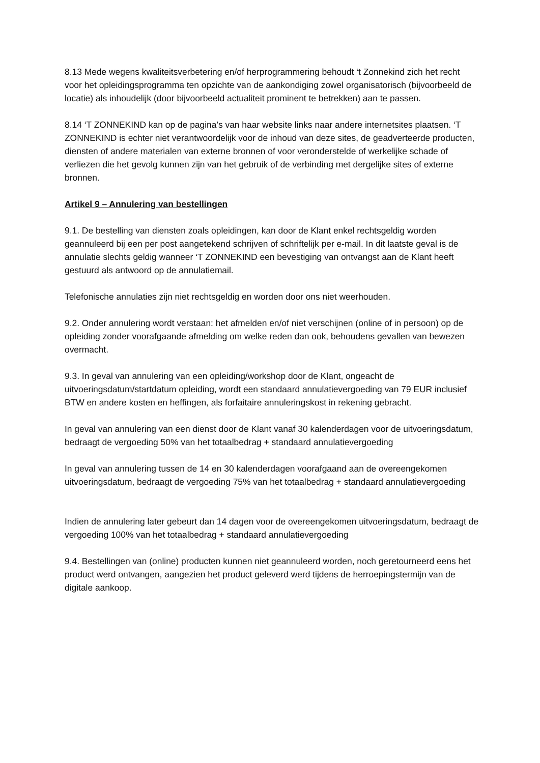8.13 Mede wegens kwaliteitsverbetering en/of herprogrammering behoudt ‘t Zonnekind zich het recht voor het opleidingsprogramma ten opzichte van de aankondiging zowel organisatorisch (bijvoorbeeld de locatie) als inhoudelijk (door bijvoorbeeld actualiteit prominent te betrekken) aan te passen.
8.14 ‘T ZONNEKIND kan op de pagina’s van haar website links naar andere internetsites plaatsen. ‘T ZONNEKIND is echter niet verantwoordelijk voor de inhoud van deze sites, de geadverteerde producten, diensten of andere materialen van externe bronnen of voor veronderstelde of werkelijke schade of verliezen die het gevolg kunnen zijn van het gebruik of de verbinding met dergelijke sites of externe bronnen.
Artikel 9 – Annulering van bestellingen
9.1. De bestelling van diensten zoals opleidingen, kan door de Klant enkel rechtsgeldig worden geannuleerd bij een per post aangetekend schrijven of schriftelijk per e-mail. In dit laatste geval is de annulatie slechts geldig wanneer ‘T ZONNEKIND een bevestiging van ontvangst aan de Klant heeft gestuurd als antwoord op de annulatiemail.
Telefonische annulaties zijn niet rechtsgeldig en worden door ons niet weerhouden.
9.2. Onder annulering wordt verstaan: het afmelden en/of niet verschijnen (online of in persoon) op de opleiding zonder voorafgaande afmelding om welke reden dan ook, behoudens gevallen van bewezen overmacht.
9.3. In geval van annulering van een opleiding/workshop door de Klant, ongeacht de uitvoeringsdatum/startdatum opleiding, wordt een standaard annulatievergoeding van 79 EUR inclusief BTW en andere kosten en heffingen, als forfaitaire annuleringskost in rekening gebracht.
In geval van annulering van een dienst door de Klant vanaf 30 kalenderdagen voor de uitvoeringsdatum, bedraagt de vergoeding 50% van het totaalbedrag + standaard annulatievergoeding
In geval van annulering tussen de 14 en 30 kalenderdagen voorafgaand aan de overeengekomen uitvoeringsdatum, bedraagt de vergoeding 75% van het totaalbedrag + standaard annulatievergoeding
Indien de annulering later gebeurt dan 14 dagen voor de overeengekomen uitvoeringsdatum, bedraagt de vergoeding 100% van het totaalbedrag + standaard annulatievergoeding
9.4. Bestellingen van (online) producten kunnen niet geannuleerd worden, noch geretourneerd eens het product werd ontvangen, aangezien het product geleverd werd tijdens de herroepingstermijn van de digitale aankoop.